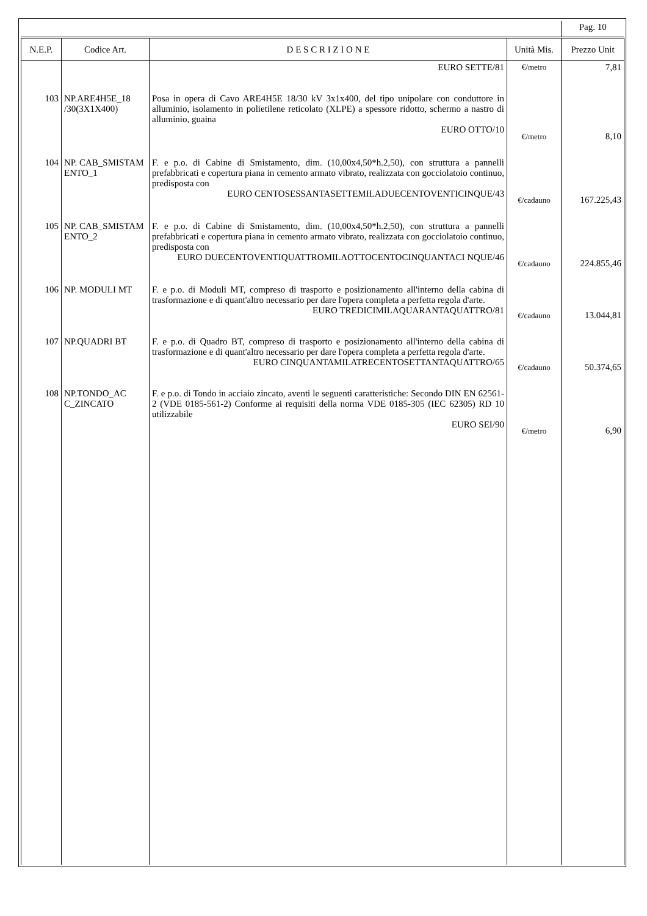| | | | | Pag. 10 |
| N.E.P. | Codice Art. | D E S C R I Z I O N E | Unità Mis. | Prezzo Unit |
| | | EURO SETTE/81 | €/metro | 7,81 |
| 103 | NP.ARE4H5E_18 /30(3X1X400) | Posa in opera di Cavo ARE4H5E 18/30 kV 3x1x400, del tipo unipolare con conduttore in alluminio, isolamento in polietilene reticolato (XLPE) a spessore ridotto, schermo a nastro di alluminio, guaina EURO OTTO/10 | €/metro | 8,10 |
| 104 | NP. CAB_SMISTAM ENTO_1 | F. e p.o. di Cabine di Smistamento, dim. (10,00x4,50*h.2,50), con struttura a pannelli prefabbricati e copertura piana in cemento armato vibrato, realizzata con gocciolatoio continuo, predisposta con EURO CENTOSESSANTASETTEMILADUECENTOVENTICINQUE/43 | €/cadauno | 167.225,43 |
| 105 | NP. CAB_SMISTAM ENTO_2 | F. e p.o. di Cabine di Smistamento, dim. (10,00x4,50*h.2,50), con struttura a pannelli prefabbricati e copertura piana in cemento armato vibrato, realizzata con gocciolatoio continuo, predisposta con EURO DUECENTOVENTIQUATTROMILAOTTOCENTOCINQUANTACI NQUE/46 | €/cadauno | 224.855,46 |
| 106 | NP. MODULI MT | F. e p.o. di Moduli MT, compreso di trasporto e posizionamento all'interno della cabina di trasformazione e di quant'altro necessario per dare l'opera completa a perfetta regola d'arte. EURO TREDICIMILAQUARANTAQUATTRO/81 | €/cadauno | 13.044,81 |
| 107 | NP.QUADRI BT | F. e p.o. di Quadro BT, compreso di trasporto e posizionamento all'interno della cabina di trasformazione e di quant'altro necessario per dare l'opera completa a perfetta regola d'arte. EURO CINQUANTAMILATRECENTOSETTANTAQUATTRO/65 | €/cadauno | 50.374,65 |
| 108 | NP.TONDO_AC C_ZINCATO | F. e p.o. di Tondo in acciaio zincato, aventi le seguenti caratteristiche: Secondo DIN EN 62561-2 (VDE 0185-561-2) Conforme ai requisiti della norma VDE 0185-305 (IEC 62305) RD 10 utilizzabile EURO SEI/90 | €/metro | 6,90 |